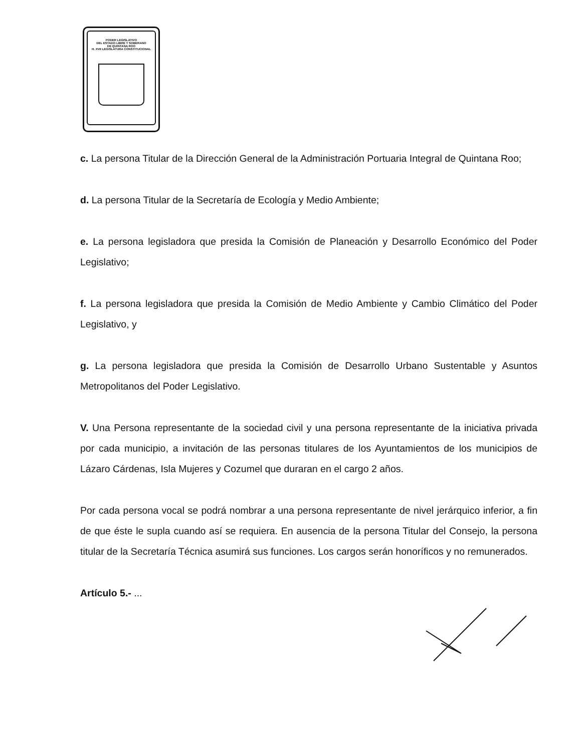PODER LEGISLATIVO
DEL ESTADO LIBRE Y SOBERANO
DE QUINTANA ROO
H. XVII LEGISLATURA CONSTITUCIONAL
c. La persona Titular de la Dirección General de la Administración Portuaria Integral de Quintana Roo;
d. La persona Titular de la Secretaría de Ecología y Medio Ambiente;
e. La persona legisladora que presida la Comisión de Planeación y Desarrollo Económico del Poder Legislativo;
f. La persona legisladora que presida la Comisión de Medio Ambiente y Cambio Climático del Poder Legislativo, y
g. La persona legisladora que presida la Comisión de Desarrollo Urbano Sustentable y Asuntos Metropolitanos del Poder Legislativo.
V. Una Persona representante de la sociedad civil y una persona representante de la iniciativa privada por cada municipio, a invitación de las personas titulares de los Ayuntamientos de los municipios de Lázaro Cárdenas, Isla Mujeres y Cozumel que duraran en el cargo 2 años.
Por cada persona vocal se podrá nombrar a una persona representante de nivel jerárquico inferior, a fin de que éste le supla cuando así se requiera. En ausencia de la persona Titular del Consejo, la persona titular de la Secretaría Técnica asumirá sus funciones. Los cargos serán honoríficos y no remunerados.
Artículo 5.- ...